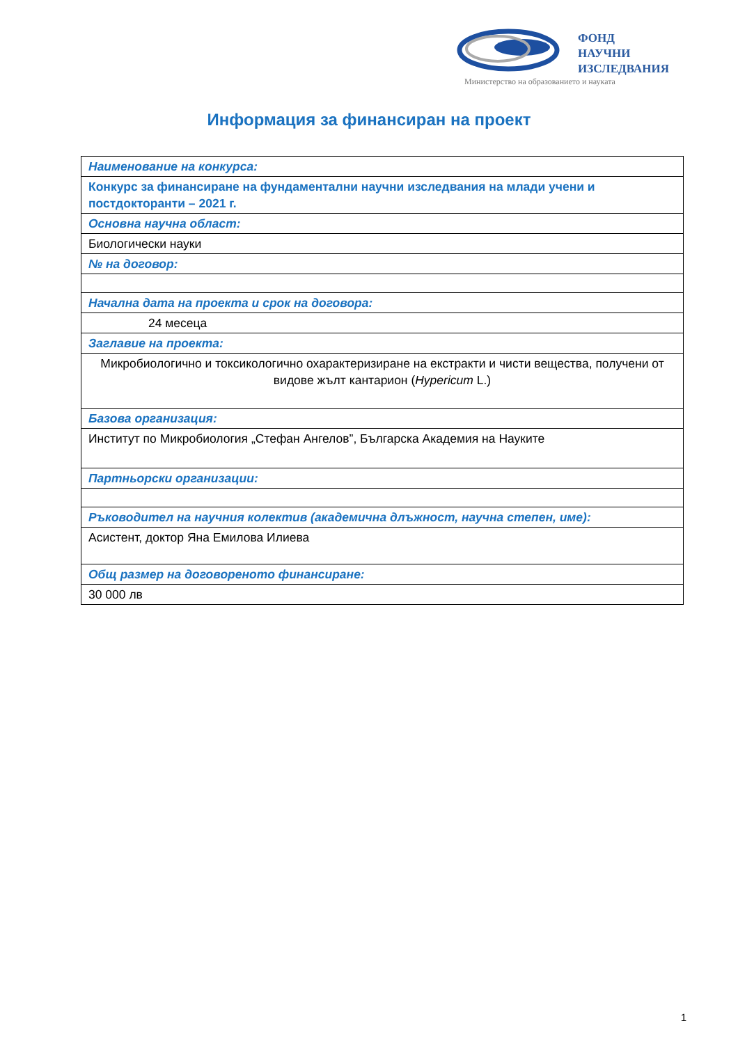ФОНД
НАУЧНИ
ИЗСЛЕДВАНИЯ
Министерство на образованието и науката
Информация за финансиран на проект
| Наименование на конкурса: |
| Конкурс за финансиране на фундаментални научни изследвания на млади учени и постдокторанти – 2021 г. |
| Основна научна област: |
| Биологически науки |
| № на договор: |
| Начална дата на проекта и срок на договора: |
| 24 месеца |
| Заглавие на проекта: |
| Микробиологично и токсикологично охарактеризиране на екстракти и чисти вещества, получени от видове жълт кантарион ( Hypericum L.) |
| Базова организация: |
| Институт по Микробиология „Стефан Ангелов”, Българска Академия на Науките |
| Партньорски организации: |
| Ръководител на научния колектив (академична длъжност, научна степен, име): |
| Асистент, доктор Яна Емилова Илиева |
| Общ размер на договореното финансиране: |
| 30 000 лв |
1